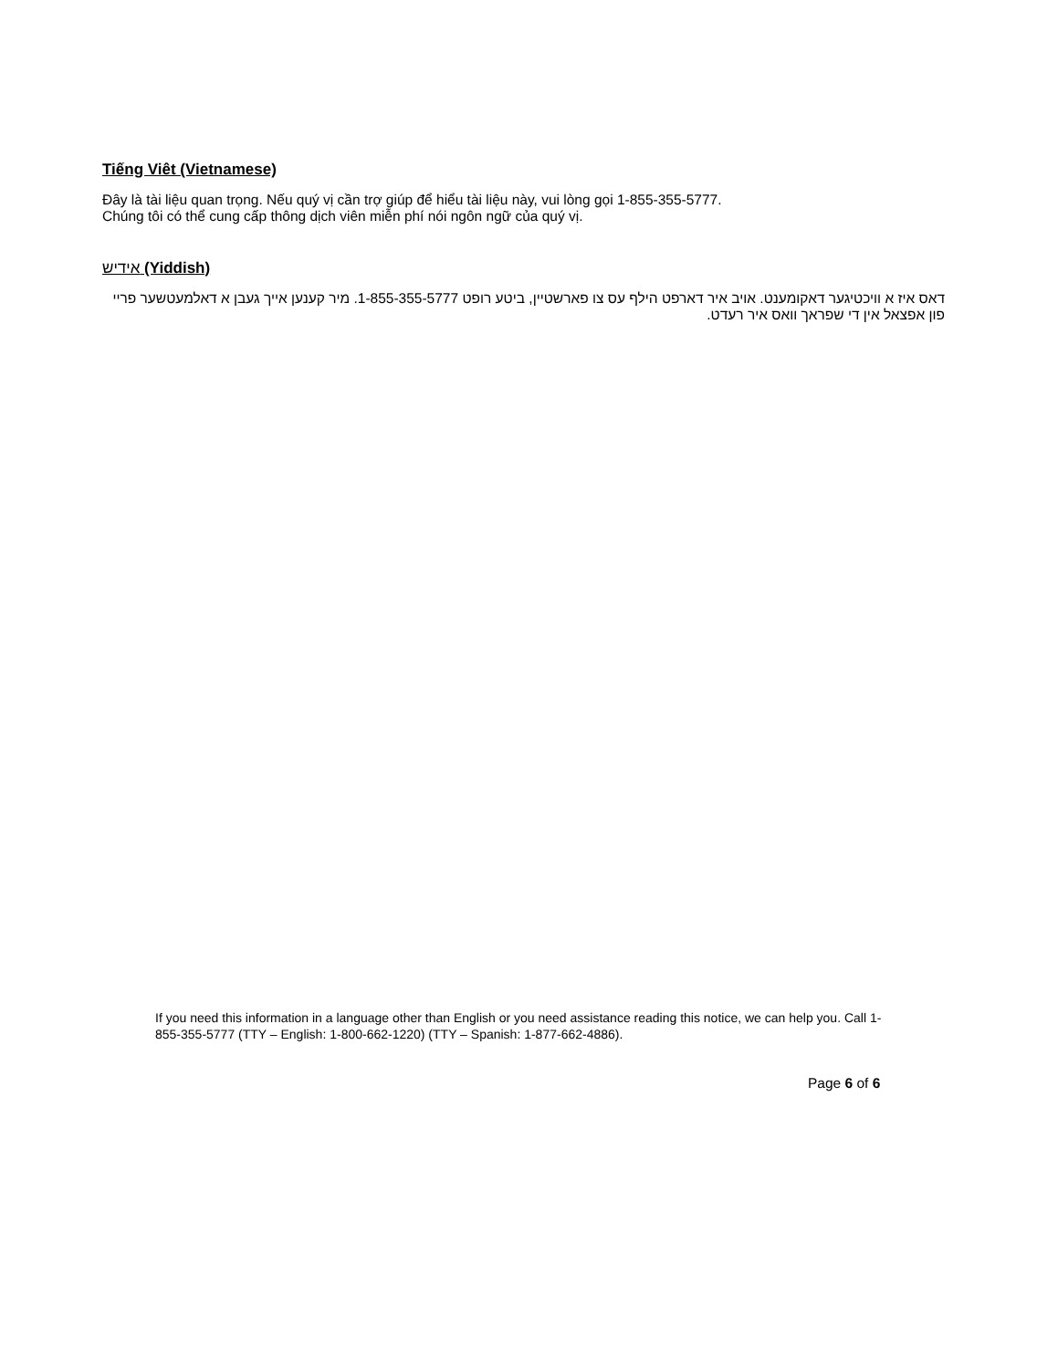Tiếng Viêt (Vietnamese)
Đây là tài liệu quan trọng. Nếu quý vị cần trợ giúp để hiểu tài liệu này, vui lòng gọi 1-855-355-5777.
Chúng tôi có thể cung cấp thông dịch viên miễn phí nói ngôn ngữ của quý vị.
אידיש (Yiddish)
דאס איז א וויכטיגער דאקומענט. אויב איר דארפט הילף עס צו פארשטיין, ביטע רופט 1-855-355-5777. מיר קענען אייך געבן א דאלמעטשער פריי פון אפצאל אין די שפראך וואס איר רעדט.
If you need this information in a language other than English or you need assistance reading this notice, we can help you. Call 1-855-355-5777 (TTY – English: 1-800-662-1220) (TTY – Spanish: 1-877-662-4886).
Page 6 of 6